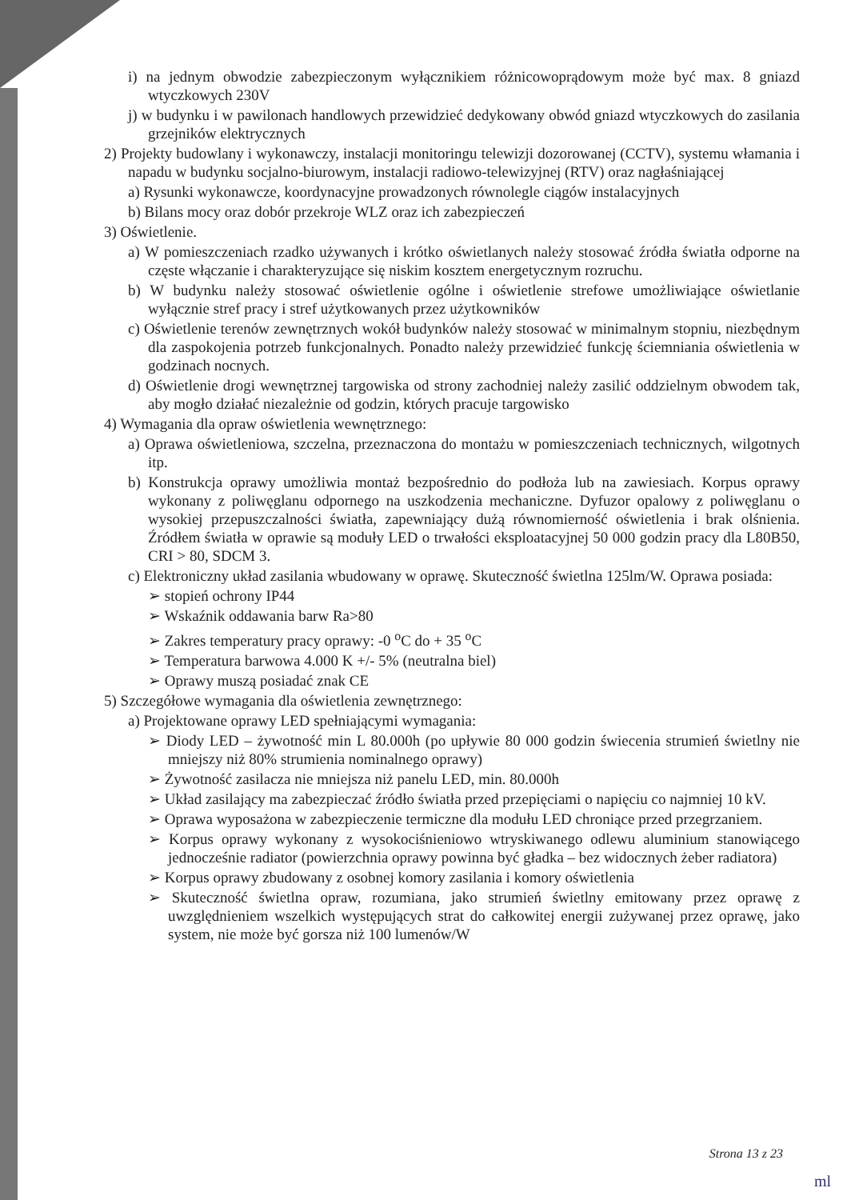i) na jednym obwodzie zabezpieczonym wyłącznikiem różnicowoprądowym może być max. 8 gniazd wtyczkowych 230V
j) w budynku i w pawilonach handlowych przewidzieć dedykowany obwód gniazd wtyczkowych do zasilania grzejników elektrycznych
2) Projekty budowlany i wykonawczy, instalacji monitoringu telewizji dozorowanej (CCTV), systemu włamania i napadu w budynku socjalno-biurowym, instalacji radiowo-telewizyjnej (RTV) oraz nagłaśniającej
a) Rysunki wykonawcze, koordynacyjne prowadzonych równolegle ciągów instalacyjnych
b) Bilans mocy oraz dobór przekroje WLZ oraz ich zabezpieczeń
3) Oświetlenie.
a) W pomieszczeniach rzadko używanych i krótko oświetlanych należy stosować źródła światła odporne na częste włączanie i charakteryzujące się niskim kosztem energetycznym rozruchu.
b) W budynku należy stosować oświetlenie ogólne i oświetlenie strefowe umożliwiające oświetlanie wyłącznie stref pracy i stref użytkowanych przez użytkowników
c) Oświetlenie terenów zewnętrznych wokół budynków należy stosować w minimalnym stopniu, niezbędnym dla zaspokojenia potrzeb funkcjonalnych. Ponadto należy przewidzieć funkcję ściemniania oświetlenia w godzinach nocnych.
d) Oświetlenie drogi wewnętrznej targowiska od strony zachodniej należy zasilić oddzielnym obwodem tak, aby mogło działać niezależnie od godzin, których pracuje targowisko
4) Wymagania dla opraw oświetlenia wewnętrznego:
a) Oprawa oświetleniowa, szczelna, przeznaczona do montażu w pomieszczeniach technicznych, wilgotnych itp.
b) Konstrukcja oprawy umożliwia montaż bezpośrednio do podłoża lub na zawiesiach. Korpus oprawy wykonany z poliwęglanu odpornego na uszkodzenia mechaniczne. Dyfuzor opalowy z poliwęglanu o wysokiej przepuszczalności światła, zapewniający dużą równomierność oświetlenia i brak olśnienia. Źródłem światła w oprawie są moduły LED o trwałości eksploatacyjnej 50 000 godzin pracy dla L80B50, CRI > 80, SDCM 3.
c) Elektroniczny układ zasilania wbudowany w oprawę. Skuteczność świetlna 125lm/W. Oprawa posiada:
➢ stopień ochrony IP44
➢ Wskaźnik oddawania barw Ra>80
➢ Zakres temperatury pracy oprawy: -0 <sup>o</sup>C do + 35 <sup>o</sup>C
➢ Temperatura barwowa 4.000 K +/- 5% (neutralna biel)
➢ Oprawy muszą posiadać znak CE
5) Szczegółowe wymagania dla oświetlenia zewnętrznego:
a) Projektowane oprawy LED spełniającymi wymagania:
➢ Diody LED – żywotność min L 80.000h (po upływie 80 000 godzin świecenia strumień świetlny nie mniejszy niż 80% strumienia nominalnego oprawy)
➢ Żywotność zasilacza nie mniejsza niż panelu LED, min. 80.000h
➢ Układ zasilający ma zabezpieczać źródło światła przed przepięciami o napięciu co najmniej 10 kV.
➢ Oprawa wyposażona w zabezpieczenie termiczne dla modułu LED chroniące przed przegrzaniem.
➢ Korpus oprawy wykonany z wysokociśnieniowo wtryskiwanego odlewu aluminium stanowiącego jednocześnie radiator (powierzchnia oprawy powinna być gładka – bez widocznych żeber radiatora)
➢ Korpus oprawy zbudowany z osobnej komory zasilania i komory oświetlenia
➢ Skuteczność świetlna opraw, rozumiana, jako strumień świetlny emitowany przez oprawę z uwzględnieniem wszelkich występujących strat do całkowitej energii zużywanej przez oprawę, jako system, nie może być gorsza niż 100 lumenów/W
Strona 13 z 23
ml